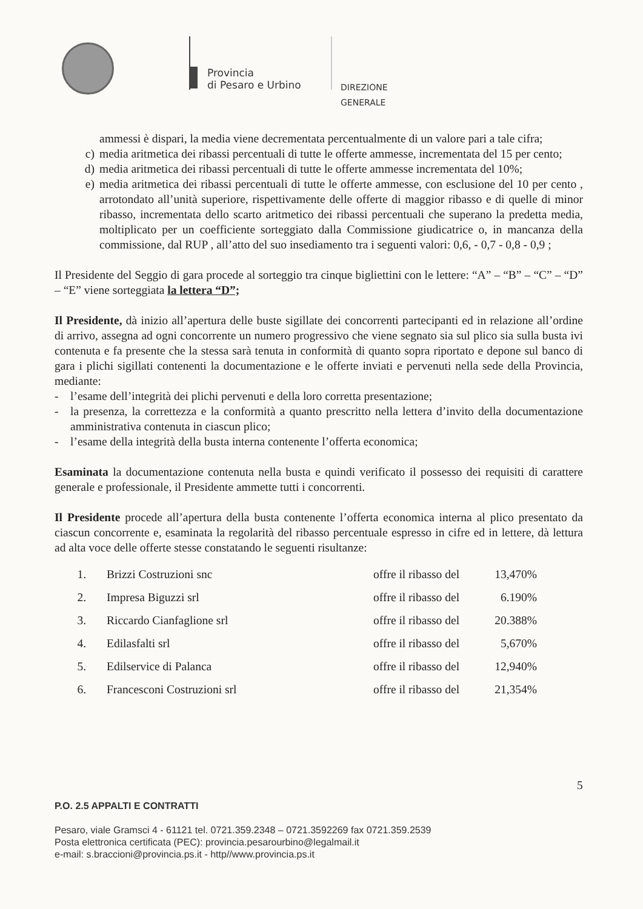Provincia
di Pesaro e Urbino
DIREZIONE GENERALE
ammessi è dispari, la media viene decrementata percentualmente di un valore pari a tale cifra;
c) media aritmetica dei ribassi percentuali di tutte le offerte ammesse, incrementata del 15 per cento;
d) media aritmetica dei ribassi percentuali di tutte le offerte ammesse incrementata del 10%;
e) media aritmetica dei ribassi percentuali di tutte le offerte ammesse, con esclusione del 10 per cento , arrotondato all’unità superiore, rispettivamente delle offerte di maggior ribasso e di quelle di minor ribasso, incrementata dello scarto aritmetico dei ribassi percentuali che superano la predetta media, moltiplicato per un coefficiente sorteggiato dalla Commissione giudicatrice o, in mancanza della commissione, dal RUP , all’atto del suo insediamento tra i seguenti valori: 0,6, - 0,7 - 0,8 - 0,9 ;
Il Presidente del Seggio di gara procede al sorteggio tra cinque bigliettini con le lettere: “A” – “B” – “C” – “D” – “E” viene sorteggiata la lettera “D”;
Il Presidente, dà inizio all’apertura delle buste sigillate dei concorrenti partecipanti ed in relazione all’ordine di arrivo, assegna ad ogni concorrente un numero progressivo che viene segnato sia sul plico sia sulla busta ivi contenuta e fa presente che la stessa sarà tenuta in conformità di quanto sopra riportato e depone sul banco di gara i plichi sigillati contenenti la documentazione e le offerte inviati e pervenuti nella sede della Provincia, mediante:
- l’esame dell’integrità dei plichi pervenuti e della loro corretta presentazione;
- la presenza, la correttezza e la conformità a quanto prescritto nella lettera d’invito della documentazione amministrativa contenuta in ciascun plico;
- l’esame della integrità della busta interna contenente l’offerta economica;
Esaminata la documentazione contenuta nella busta e quindi verificato il possesso dei requisiti di carattere generale e professionale, il Presidente ammette tutti i concorrenti.
Il Presidente procede all’apertura della busta contenente l’offerta economica interna al plico presentato da ciascun concorrente e, esaminata la regolarità del ribasso percentuale espresso in cifre ed in lettere, dà lettura ad alta voce delle offerte stesse constatando le seguenti risultanze:
1. Brizzi Costruzioni snc offre il ribasso del 13,470%
2. Impresa Biguzzi srl offre il ribasso del 6.190%
3. Riccardo Cianfaglione srl offre il ribasso del 20.388%
4. Edilasfalti srl offre il ribasso del 5,670%
5. Edilservice di Palanca offre il ribasso del 12,940%
6. Francesconi Costruzioni srl offre il ribasso del 21,354%
5
P.O. 2.5 APPALTI E CONTRATTI
Pesaro, viale Gramsci 4 - 61121 tel. 0721.359.2348 – 0721.3592269 fax 0721.359.2539
Posta elettronica certificata (PEC): provincia.pesarourbino@legalmail.it
e-mail: s.braccioni@provincia.ps.it - http//www.provincia.ps.it